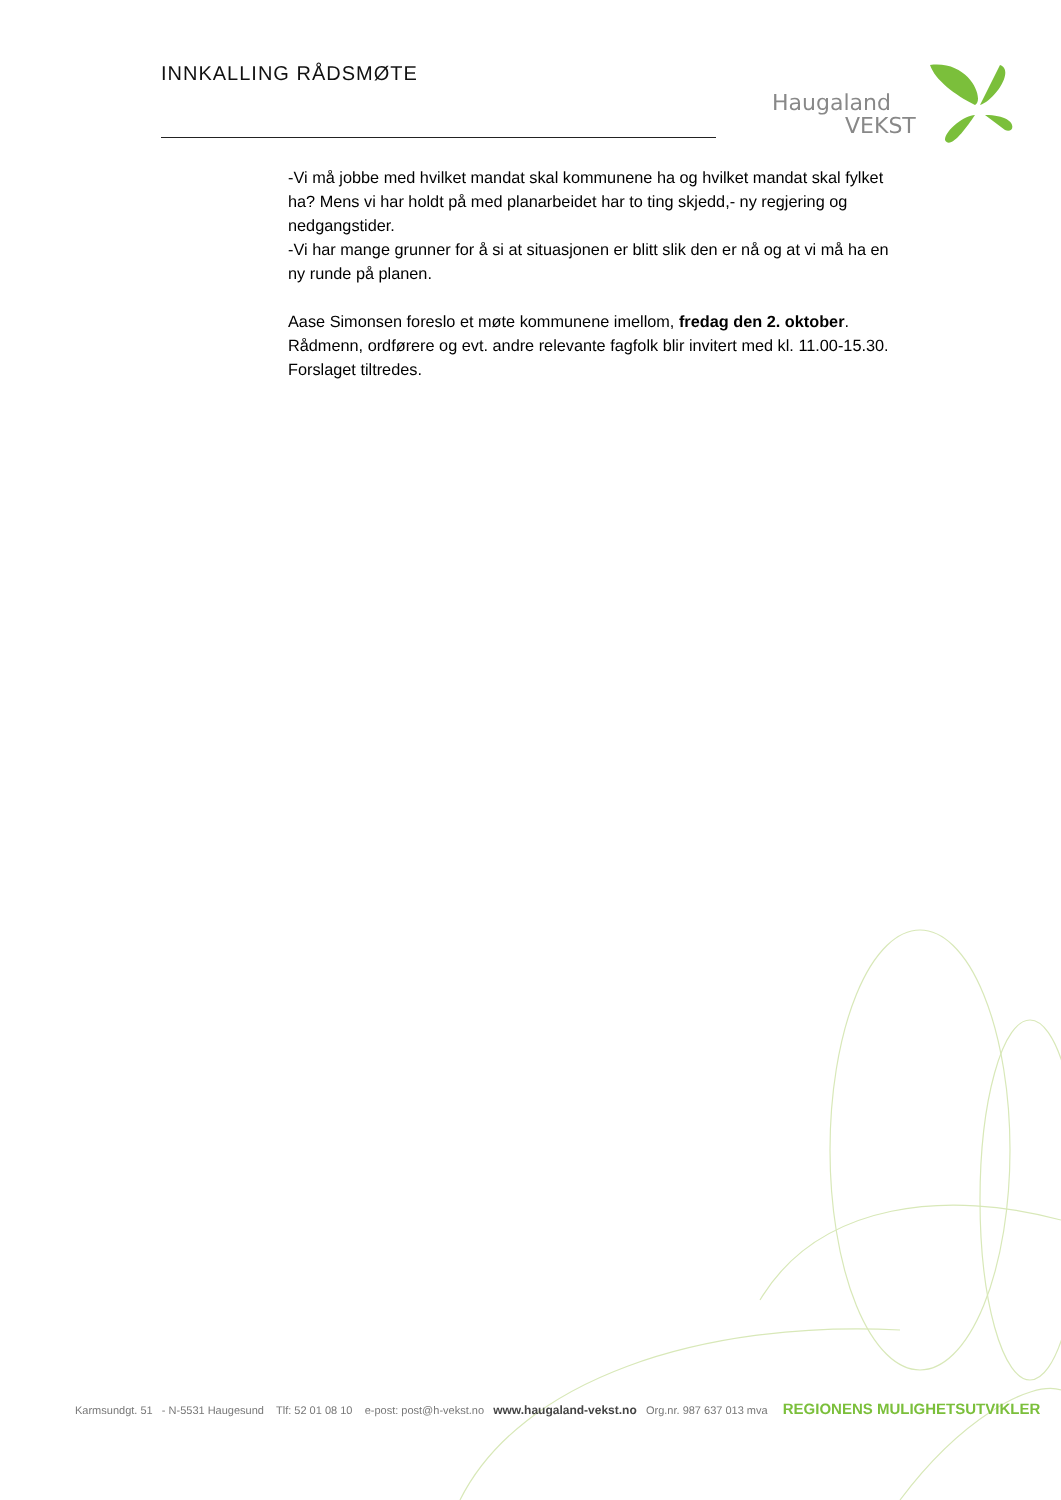INNKALLING RÅDSMØTE
Haugaland
VEKST
-Vi må jobbe med hvilket mandat skal kommunene ha og hvilket mandat skal fylket ha? Mens vi har holdt på med planarbeidet har to ting skjedd,- ny regjering og nedgangstider.
-Vi har mange grunner for å si at situasjonen er blitt slik den er nå og at vi må ha en ny runde på planen.
Aase Simonsen foreslo et møte kommunene imellom, fredag den 2. oktober. Rådmenn, ordførere og evt. andre relevante fagfolk blir invitert med kl. 11.00-15.30.
Forslaget tiltredes.
Karmsundgt. 51 - N-5531 Haugesund Tlf: 52 01 08 10 e-post: post@h-vekst.no www.haugaland-vekst.no Org.nr. 987 637 013 mva REGIONENS MULIGHETSUTVIKLER